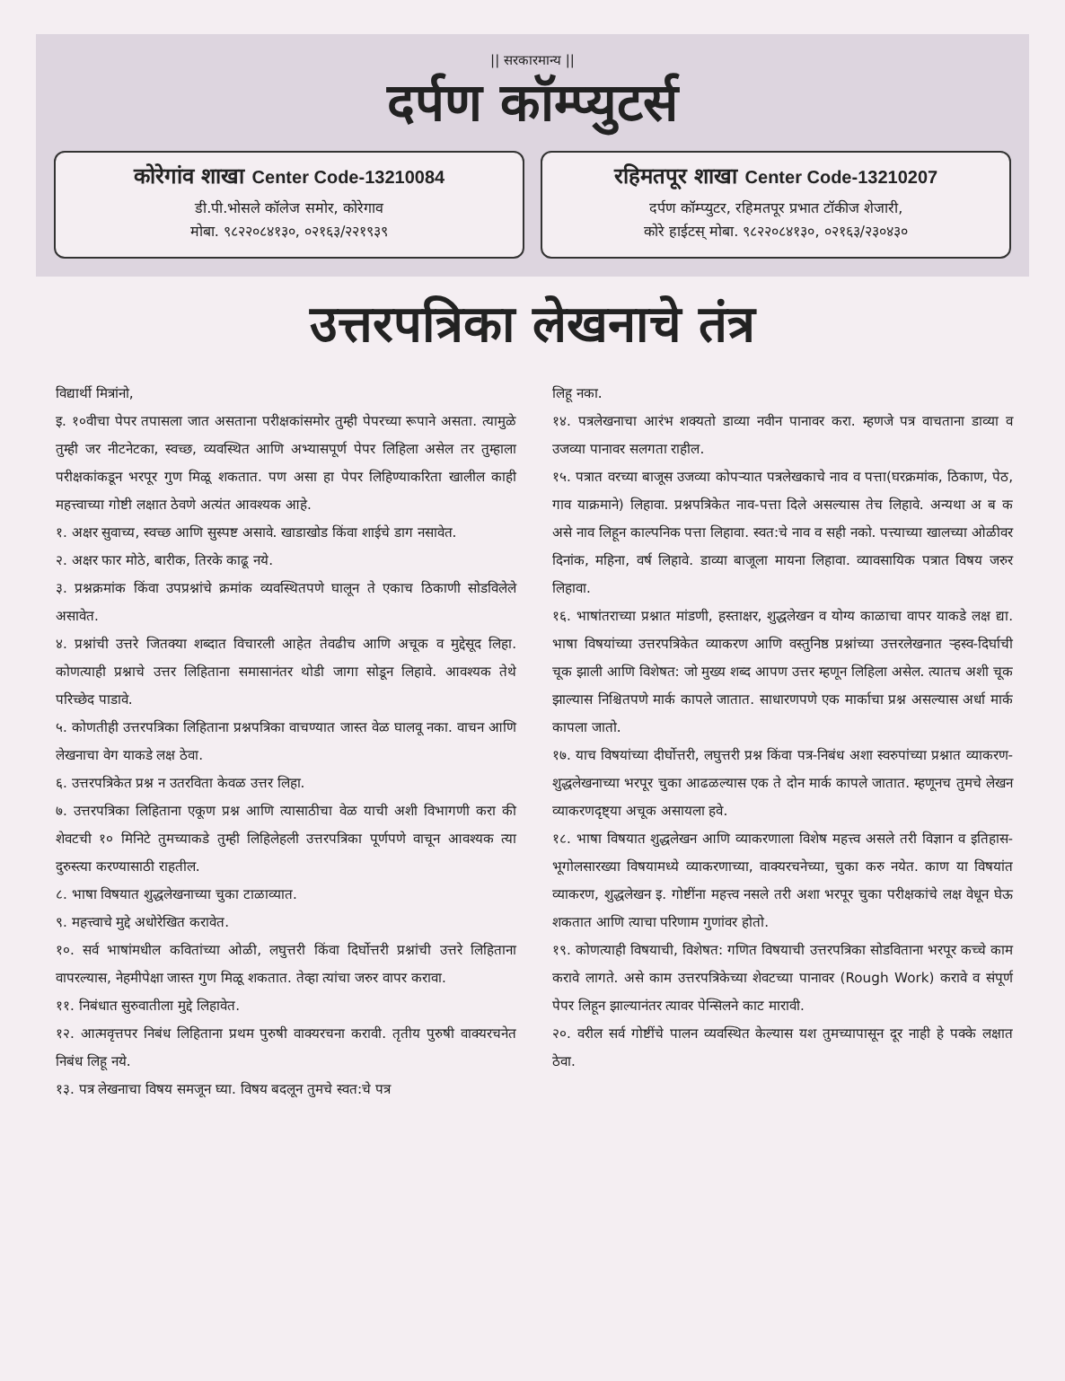|| सरकारमान्य ||
दर्पण कॉम्प्युटर्स
कोरेगांव शाखा Center Code-13210084
डी.पी.भोसले कॉलेज समोर, कोरेगाव
मोबा. ९८२२०८४१३०, ०२१६३/२२१९३९
रहिमतपूर शाखा Center Code-13210207
दर्पण कॉम्प्युटर, रहिमतपूर प्रभात टॉकीज शेजारी,
कोरे हाईटस् मोबा. ९८२२०८४१३०, ०२१६३/२३०४३०
उत्तरपत्रिका लेखनाचे तंत्र
विद्यार्थी मित्रांनो,
इ. १०वीचा पेपर तपासला जात असताना परीक्षकांसमोर तुम्ही पेपरच्या रूपाने असता. त्यामुळे तुम्ही जर नीटनेटका, स्वच्छ, व्यवस्थित आणि अभ्यासपूर्ण पेपर लिहिला असेल तर तुम्हाला परीक्षकांकडून भरपूर गुण मिळू शकतात. पण असा हा पेपर लिहिण्याकरिता खालील काही महत्त्वाच्या गोष्टी लक्षात ठेवणे अत्यंत आवश्यक आहे.
१. अक्षर सुवाच्य, स्वच्छ आणि सुस्पष्ट असावे. खाडाखोड किंवा शाईचे डाग नसावेत.
२. अक्षर फार मोठे, बारीक, तिरके काढू नये.
३. प्रश्नक्रमांक किंवा उपप्रश्नांचे क्रमांक व्यवस्थितपणे घालून ते एकाच ठिकाणी सोडविलेले असावेत.
४. प्रश्नांची उत्तरे जितक्या शब्दात विचारली आहेत तेवढीच आणि अचूक व मुद्देसूद लिहा. कोणत्याही प्रश्नाचे उत्तर लिहिताना समासानंतर थोडी जागा सोडून लिहावे. आवश्यक तेथे परिच्छेद पाडावे.
५. कोणतीही उत्तरपत्रिका लिहिताना प्रश्नपत्रिका वाचण्यात जास्त वेळ घालवू नका. वाचन आणि लेखनाचा वेग याकडे लक्ष ठेवा.
६. उत्तरपत्रिकेत प्रश्न न उतरविता केवळ उत्तर लिहा.
७. उत्तरपत्रिका लिहिताना एकूण प्रश्न आणि त्यासाठीचा वेळ याची अशी विभागणी करा की शेवटची १० मिनिटे तुमच्याकडे तुम्ही लिहिलेहली उत्तरपत्रिका पूर्णपणे वाचून आवश्यक त्या दुरुस्त्या करण्यासाठी राहतील.
८. भाषा विषयात शुद्धलेखनाच्या चुका टाळाव्यात.
९. महत्त्वाचे मुद्दे अधोरेखित करावेत.
१०. सर्व भाषांमधील कवितांच्या ओळी, लघुत्तरी किंवा दिर्घोत्तरी प्रश्नांची उत्तरे लिहिताना वापरल्यास, नेहमीपेक्षा जास्त गुण मिळू शकतात. तेव्हा त्यांचा जरुर वापर करावा.
११. निबंधात सुरुवातीला मुद्दे लिहावेत.
१२. आत्मवृत्तपर निबंध लिहिताना प्रथम पुरुषी वाक्यरचना करावी. तृतीय पुरुषी वाक्यरचनेत निबंध लिहू नये.
१३. पत्र लेखनाचा विषय समजून घ्या. विषय बदलून तुमचे स्वत:चे पत्र
लिहू नका.
१४. पत्रलेखनाचा आरंभ शक्यतो डाव्या नवीन पानावर करा. म्हणजे पत्र वाचताना डाव्या व उजव्या पानावर सलगता राहील.
१५. पत्रात वरच्या बाजूस उजव्या कोपऱ्यात पत्रलेखकाचे नाव व पत्ता(घरक्रमांक, ठिकाण, पेठ, गाव याक्रमाने) लिहावा. प्रश्नपत्रिकेत नाव-पत्ता दिले असल्यास तेच लिहावे. अन्यथा अ ब क असे नाव लिहून काल्पनिक पत्ता लिहावा. स्वत:चे नाव व सही नको. पत्त्याच्या खालच्या ओळीवर दिनांक, महिना, वर्ष लिहावे. डाव्या बाजूला मायना लिहावा. व्यावसायिक पत्रात विषय जरुर लिहावा.
१६. भाषांतराच्या प्रश्नात मांडणी, हस्ताक्षर, शुद्धलेखन व योग्य काळाचा वापर याकडे लक्ष द्या. भाषा विषयांच्या उत्तरपत्रिकेत व्याकरण आणि वस्तुनिष्ठ प्रश्नांच्या उत्तरलेखनात ऱ्हस्व-दिर्घाची चूक झाली आणि विशेषत: जो मुख्य शब्द आपण उत्तर म्हणून लिहिला असेल. त्यातच अशी चूक झाल्यास निश्चितपणे मार्क कापले जातात. साधारणपणे एक मार्काचा प्रश्न असल्यास अर्धा मार्क कापला जातो.
१७. याच विषयांच्या दीर्घोत्तरी, लघुत्तरी प्रश्न किंवा पत्र-निबंध अशा स्वरुपांच्या प्रश्नात व्याकरण-शुद्धलेखनाच्या भरपूर चुका आढळल्यास एक ते दोन मार्क कापले जातात. म्हणूनच तुमचे लेखन व्याकरणदृष्ट्या अचूक असायला हवे.
१८. भाषा विषयात शुद्धलेखन आणि व्याकरणाला विशेष महत्त्व असले तरी विज्ञान व इतिहास-भूगोलसारख्या विषयामध्ये व्याकरणाच्या, वाक्यरचनेच्या, चुका करु नयेत. काण या विषयांत व्याकरण, शुद्धलेखन इ. गोष्टींना महत्त्व नसले तरी अशा भरपूर चुका परीक्षकांचे लक्ष वेधून घेऊ शकतात आणि त्याचा परिणाम गुणांवर होतो.
१९. कोणत्याही विषयाची, विशेषत: गणित विषयाची उत्तरपत्रिका सोडविताना भरपूर कच्चे काम करावे लागते. असे काम उत्तरपत्रिकेच्या शेवटच्या पानावर (Rough Work) करावे व संपूर्ण पेपर लिहून झाल्यानंतर त्यावर पेन्सिलने काट मारावी.
२०. वरील सर्व गोष्टींचे पालन व्यवस्थित केल्यास यश तुमच्यापासून दूर नाही हे पक्के लक्षात ठेवा.